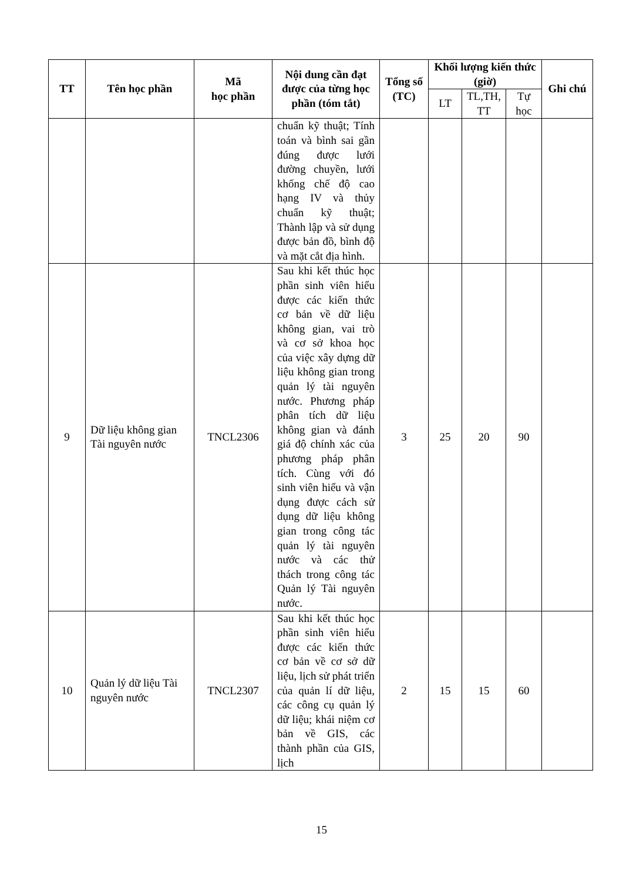| TT | Tên học phần | Mã học phần | Nội dung cần đạt được của từng học phần (tóm tắt) | Tổng số (TC) | Khối lượng kiến thức (giờ) | | | Ghi chú |
| --- | --- | --- | --- | --- | --- | --- | --- | --- |
| | | | | | LT | TL,TH, TT | Tự học | |
| | | | chuẩn kỹ thuật; Tính toán và bình sai gần đúng được lưới đường chuyền, lưới khống chế độ cao hạng IV và thủy chuẩn kỹ thuật; Thành lập và sử dụng được bản đồ, bình độ và mặt cắt địa hình. | | | | | |
| 9 | Dữ liệu không gian Tài nguyên nước | TNCL2306 | Sau khi kết thúc học phần sinh viên hiểu được các kiến thức cơ bản về dữ liệu không gian, vai trò và cơ sở khoa học của việc xây dựng dữ liệu không gian trong quản lý tài nguyên nước. Phương pháp phân tích dữ liệu không gian và đánh giá độ chính xác của phương pháp phân tích. Cùng với đó sinh viên hiểu và vận dụng được cách sử dụng dữ liệu không gian trong công tác quản lý tài nguyên nước và các thử thách trong công tác Quản lý Tài nguyên nước. | 3 | 25 | 20 | 90 | |
| 10 | Quản lý dữ liệu Tài nguyên nước | TNCL2307 | Sau khi kết thúc học phần sinh viên hiểu được các kiến thức cơ bản về cơ sở dữ liệu, lịch sử phát triển của quản lí dữ liệu, các công cụ quản lý dữ liệu; khái niệm cơ bản về GIS, các thành phần của GIS, lịch | 2 | 15 | 15 | 60 | |
15